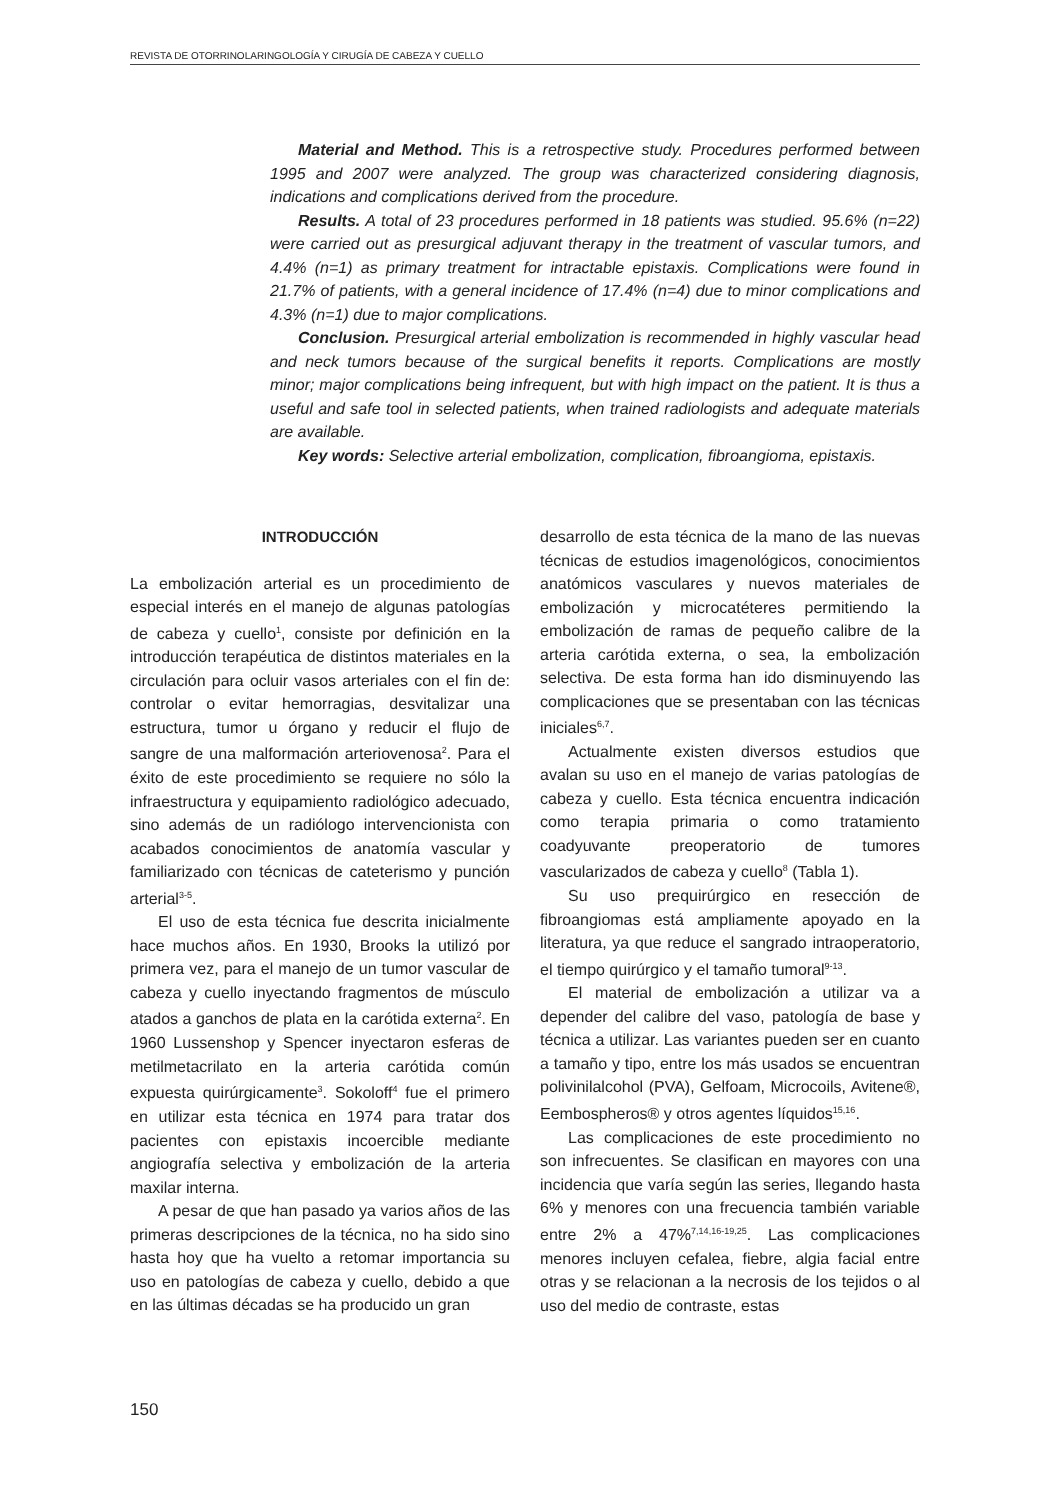REVISTA DE OTORRINOLARINGOLOGÍA Y CIRUGÍA DE CABEZA Y CUELLO
Material and Method. This is a retrospective study. Procedures performed between 1995 and 2007 were analyzed. The group was characterized considering diagnosis, indications and complications derived from the procedure.
Results. A total of 23 procedures performed in 18 patients was studied. 95.6% (n=22) were carried out as presurgical adjuvant therapy in the treatment of vascular tumors, and 4.4% (n=1) as primary treatment for intractable epistaxis. Complications were found in 21.7% of patients, with a general incidence of 17.4% (n=4) due to minor complications and 4.3% (n=1) due to major complications.
Conclusion. Presurgical arterial embolization is recommended in highly vascular head and neck tumors because of the surgical benefits it reports. Complications are mostly minor; major complications being infrequent, but with high impact on the patient. It is thus a useful and safe tool in selected patients, when trained radiologists and adequate materials are available.
Key words: Selective arterial embolization, complication, fibroangioma, epistaxis.
INTRODUCCIÓN
La embolización arterial es un procedimiento de especial interés en el manejo de algunas patologías de cabeza y cuello<sup>1</sup>, consiste por definición en la introducción terapéutica de distintos materiales en la circulación para ocluir vasos arteriales con el fin de: controlar o evitar hemorragias, desvitalizar una estructura, tumor u órgano y reducir el flujo de sangre de una malformación arteriovenosa<sup>2</sup>. Para el éxito de este procedimiento se requiere no sólo la infraestructura y equipamiento radiológico adecuado, sino además de un radiólogo intervencionista con acabados conocimientos de anatomía vascular y familiarizado con técnicas de cateterismo y punción arterial<sup>3-5</sup>.
El uso de esta técnica fue descrita inicialmente hace muchos años. En 1930, Brooks la utilizó por primera vez, para el manejo de un tumor vascular de cabeza y cuello inyectando fragmentos de músculo atados a ganchos de plata en la carótida externa<sup>2</sup>. En 1960 Lussenshop y Spencer inyectaron esferas de metilmetacrilato en la arteria carótida común expuesta quirúrgicamente<sup>3</sup>. Sokoloff<sup>4</sup> fue el primero en utilizar esta técnica en 1974 para tratar dos pacientes con epistaxis incoercible mediante angiografía selectiva y embolización de la arteria maxilar interna.
A pesar de que han pasado ya varios años de las primeras descripciones de la técnica, no ha sido sino hasta hoy que ha vuelto a retomar importancia su uso en patologías de cabeza y cuello, debido a que en las últimas décadas se ha producido un gran
desarrollo de esta técnica de la mano de las nuevas técnicas de estudios imagenológicos, conocimientos anatómicos vasculares y nuevos materiales de embolización y microcatéteres permitiendo la embolización de ramas de pequeño calibre de la arteria carótida externa, o sea, la embolización selectiva. De esta forma han ido disminuyendo las complicaciones que se presentaban con las técnicas iniciales<sup>6,7</sup>.
Actualmente existen diversos estudios que avalan su uso en el manejo de varias patologías de cabeza y cuello. Esta técnica encuentra indicación como terapia primaria o como tratamiento coadyuvante preoperatorio de tumores vascularizados de cabeza y cuello<sup>8</sup> (Tabla 1).
Su uso prequirúrgico en resección de fibroangiomas está ampliamente apoyado en la literatura, ya que reduce el sangrado intraoperatorio, el tiempo quirúrgico y el tamaño tumoral<sup>9-13</sup>.
El material de embolización a utilizar va a depender del calibre del vaso, patología de base y técnica a utilizar. Las variantes pueden ser en cuanto a tamaño y tipo, entre los más usados se encuentran polivinilalcohol (PVA), Gelfoam, Microcoils, Avitene®, Eembospheros® y otros agentes líquidos<sup>15,16</sup>.
Las complicaciones de este procedimiento no son infrecuentes. Se clasifican en mayores con una incidencia que varía según las series, llegando hasta 6% y menores con una frecuencia también variable entre 2% a 47%<sup>7,14,16-19,25</sup>. Las complicaciones menores incluyen cefalea, fiebre, algia facial entre otras y se relacionan a la necrosis de los tejidos o al uso del medio de contraste, estas
150